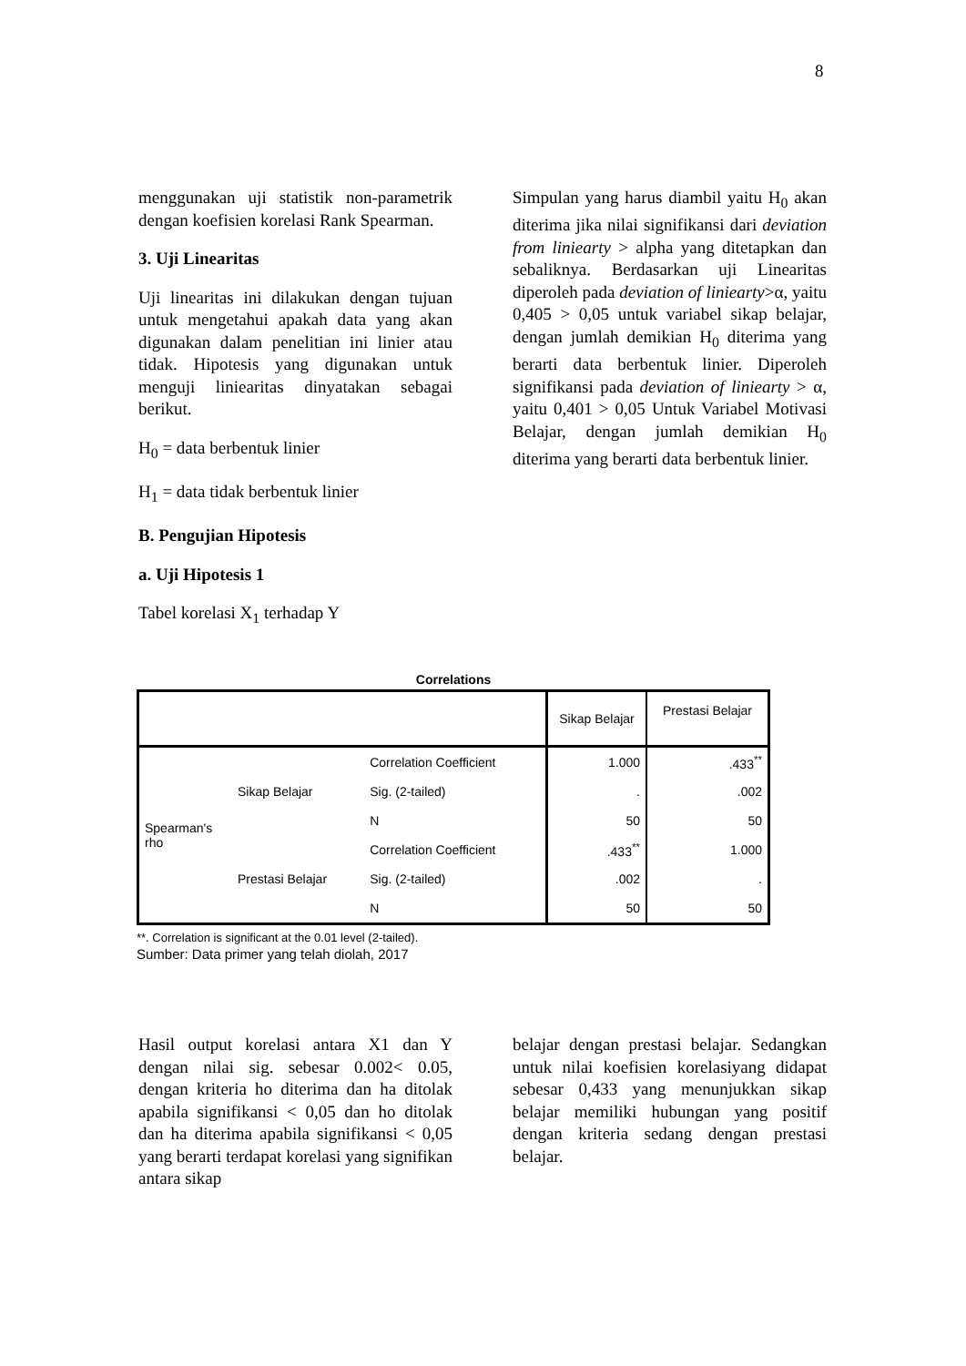8
menggunakan uji statistik non-parametrik dengan koefisien korelasi Rank Spearman.
3. Uji Linearitas
Uji linearitas ini dilakukan dengan tujuan untuk mengetahui apakah data yang akan digunakan dalam penelitian ini linier atau tidak. Hipotesis yang digunakan untuk menguji liniearitas dinyatakan sebagai berikut.
H<sub>0</sub> = data berbentuk linier
H<sub>1</sub> = data tidak berbentuk linier
B. Pengujian Hipotesis
a. Uji Hipotesis 1
Tabel korelasi X<sub>1</sub> terhadap Y
Simpulan yang harus diambil yaitu H<sub>0</sub> akan diterima jika nilai signifikansi dari deviation from liniearty > alpha yang ditetapkan dan sebaliknya. Berdasarkan uji Linearitas diperoleh pada deviation of liniearty>α, yaitu 0,405 > 0,05 untuk variabel sikap belajar, dengan jumlah demikian H<sub>0</sub> diterima yang berarti data berbentuk linier. Diperoleh signifikansi pada deviation of liniearty > α, yaitu 0,401 > 0,05 Untuk Variabel Motivasi Belajar, dengan jumlah demikian H<sub>0</sub> diterima yang berarti data berbentuk linier.
Correlations
| | | | Sikap Belajar | Prestasi Belajar |
| --- | --- | --- | --- | --- |
| Spearman's rho | Sikap Belajar | Correlation Coefficient | 1.000 | .433<sup>**</sup> |
| | | Sig. (2-tailed) | . | .002 |
| | | N | 50 | 50 |
| | Prestasi Belajar | Correlation Coefficient | .433<sup>**</sup> | 1.000 |
| | | Sig. (2-tailed) | .002 | . |
| | | N | 50 | 50 |
**. Correlation is significant at the 0.01 level (2-tailed).
Sumber: Data primer yang telah diolah, 2017
Hasil output korelasi antara X1 dan Y dengan nilai sig. sebesar 0.002< 0.05, dengan kriteria ho diterima dan ha ditolak apabila signifikansi < 0,05 dan ho ditolak dan ha diterima apabila signifikansi < 0,05 yang berarti terdapat korelasi yang signifikan antara sikap
belajar dengan prestasi belajar. Sedangkan untuk nilai koefisien korelasiyang didapat sebesar 0,433 yang menunjukkan sikap belajar memiliki hubungan yang positif dengan kriteria sedang dengan prestasi belajar.